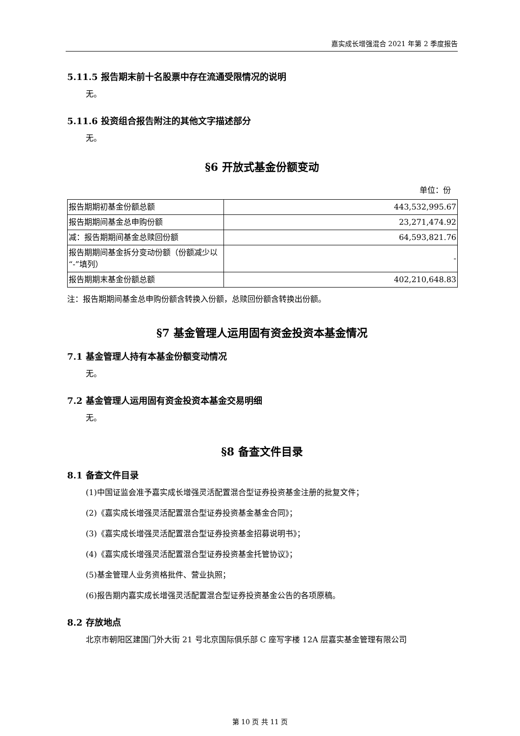嘉实成长增强混合 2021 年第 2 季度报告
5.11.5 报告期末前十名股票中存在流通受限情况的说明
无。
5.11.6 投资组合报告附注的其他文字描述部分
无。
§6 开放式基金份额变动
单位：份
| 报告期期初基金份额总额 | 443,532,995.67 |
| 报告期期间基金总申购份额 | 23,271,474.92 |
| 减：报告期期间基金总赎回份额 | 64,593,821.76 |
| 报告期期间基金拆分变动份额（份额减少以“-”填列） | - |
| 报告期期末基金份额总额 | 402,210,648.83 |
注：报告期期间基金总申购份额含转换入份额，总赎回份额含转换出份额。
§7 基金管理人运用固有资金投资本基金情况
7.1 基金管理人持有本基金份额变动情况
无。
7.2 基金管理人运用固有资金投资本基金交易明细
无。
§8 备查文件目录
8.1 备查文件目录
(1)中国证监会准予嘉实成长增强灵活配置混合型证券投资基金注册的批复文件；
(2)《嘉实成长增强灵活配置混合型证券投资基金基金合同》；
(3)《嘉实成长增强灵活配置混合型证券投资基金招募说明书》；
(4)《嘉实成长增强灵活配置混合型证券投资基金托管协议》；
(5)基金管理人业务资格批件、营业执照；
(6)报告期内嘉实成长增强灵活配置混合型证券投资基金公告的各项原稿。
8.2 存放地点
北京市朝阳区建国门外大街 21 号北京国际俱乐部 C 座写字楼 12A 层嘉实基金管理有限公司
第 10 页 共 11 页